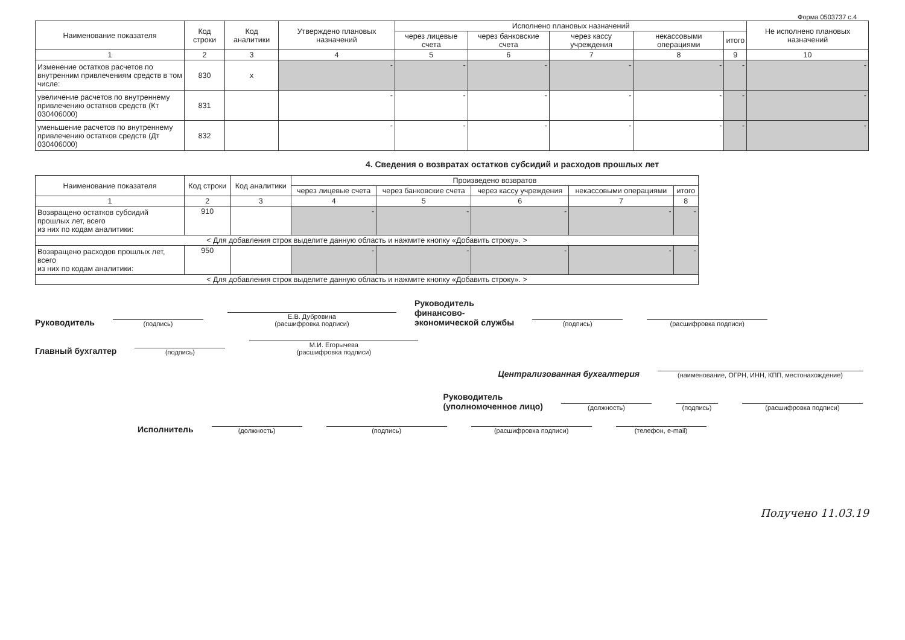Форма 0503737 с.4
| Наименование показателя | Код строки | Код аналитики | Утверждено плановых назначений | Исполнено плановых назначений | | | | | Не исполнено плановых назначений |
| --- | --- | --- | --- | --- | --- | --- | --- | --- | --- |
| | | | | через лицевые счета | через банковские счета | через кассу учреждения | некассовыми операциями | итого | |
| 1 | 2 | 3 | 4 | 5 | 6 | 7 | 8 | 9 | 10 |
| Изменение остатков расчетов по внутренним привлечениям средств в том числе: | 830 | x | - | - | - | - | - | - | - |
| увеличение расчетов по внутреннему привлечению остатков средств (Кт 030406000) | 831 | | - | - | - | - | - | - | - |
| уменьшение расчетов по внутреннему привлечению остатков средств (Дт 030406000) | 832 | | - | - | - | - | - | - | - |
4. Сведения о возвратах остатков субсидий и расходов прошлых лет
| Наименование показателя | Код строки | Код аналитики | Произведено возвратов | | | | |
| --- | --- | --- | --- | --- | --- | --- | --- |
| | | | через лицевые счета | через банковские счета | через кассу учреждения | некассовыми операциями | итого |
| 1 | 2 | 3 | 4 | 5 | 6 | 7 | 8 |
| Возвращено остатков субсидий прошлых лет, всего из них по кодам аналитики: | 910 | | - | - | - | - | - |
| < Для добавления строк выделите данную область и нажмите кнопку «Добавить строку». > | | | | | | | |
| Возвращено расходов прошлых лет, всего из них по кодам аналитики: | 950 | | - | - | - | - | - |
| < Для добавления строк выделите данную область и нажмите кнопку «Добавить строку». > | | | | | | | |
Руководитель (подпись) Е.В. Дубровина
(расшифровка подписи) Руководитель
финансово-
экономической службы (подпись) (расшифровка подписи)
Главный бухгалтер (подпись) М.И. Егорычева
(расшифровка подписи)
Централизованная бухгалтерия (наименование, ОГРН, ИНН, КПП, местонахождение)
Руководитель
(уполномоченное лицо) (должность) (подпись) (расшифровка подписи)
Исполнитель (должность) (подпись) (расшифровка подписи) (телефон, e-mail)
Получено 11.03.19